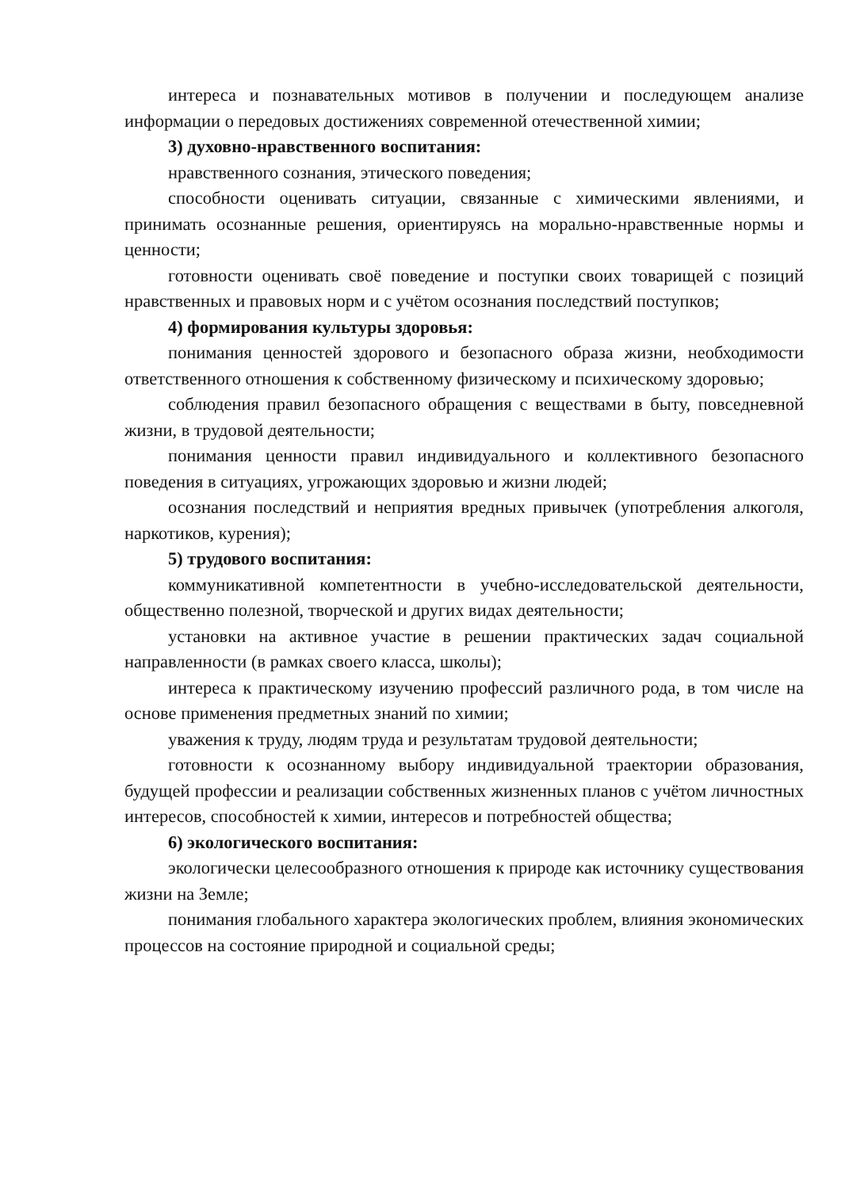интереса и познавательных мотивов в получении и последующем анализе информации о передовых достижениях современной отечественной химии;
3) духовно-нравственного воспитания:
нравственного сознания, этического поведения;
способности оценивать ситуации, связанные с химическими явлениями, и принимать осознанные решения, ориентируясь на морально-нравственные нормы и ценности;
готовности оценивать своё поведение и поступки своих товарищей с позиций нравственных и правовых норм и с учётом осознания последствий поступков;
4) формирования культуры здоровья:
понимания ценностей здорового и безопасного образа жизни, необходимости ответственного отношения к собственному физическому и психическому здоровью;
соблюдения правил безопасного обращения с веществами в быту, повседневной жизни, в трудовой деятельности;
понимания ценности правил индивидуального и коллективного безопасного поведения в ситуациях, угрожающих здоровью и жизни людей;
осознания последствий и неприятия вредных привычек (употребления алкоголя, наркотиков, курения);
5) трудового воспитания:
коммуникативной компетентности в учебно-исследовательской деятельности, общественно полезной, творческой и других видах деятельности;
установки на активное участие в решении практических задач социальной направленности (в рамках своего класса, школы);
интереса к практическому изучению профессий различного рода, в том числе на основе применения предметных знаний по химии;
уважения к труду, людям труда и результатам трудовой деятельности;
готовности к осознанному выбору индивидуальной траектории образования, будущей профессии и реализации собственных жизненных планов с учётом личностных интересов, способностей к химии, интересов и потребностей общества;
6) экологического воспитания:
экологически целесообразного отношения к природе как источнику существования жизни на Земле;
понимания глобального характера экологических проблем, влияния экономических процессов на состояние природной и социальной среды;